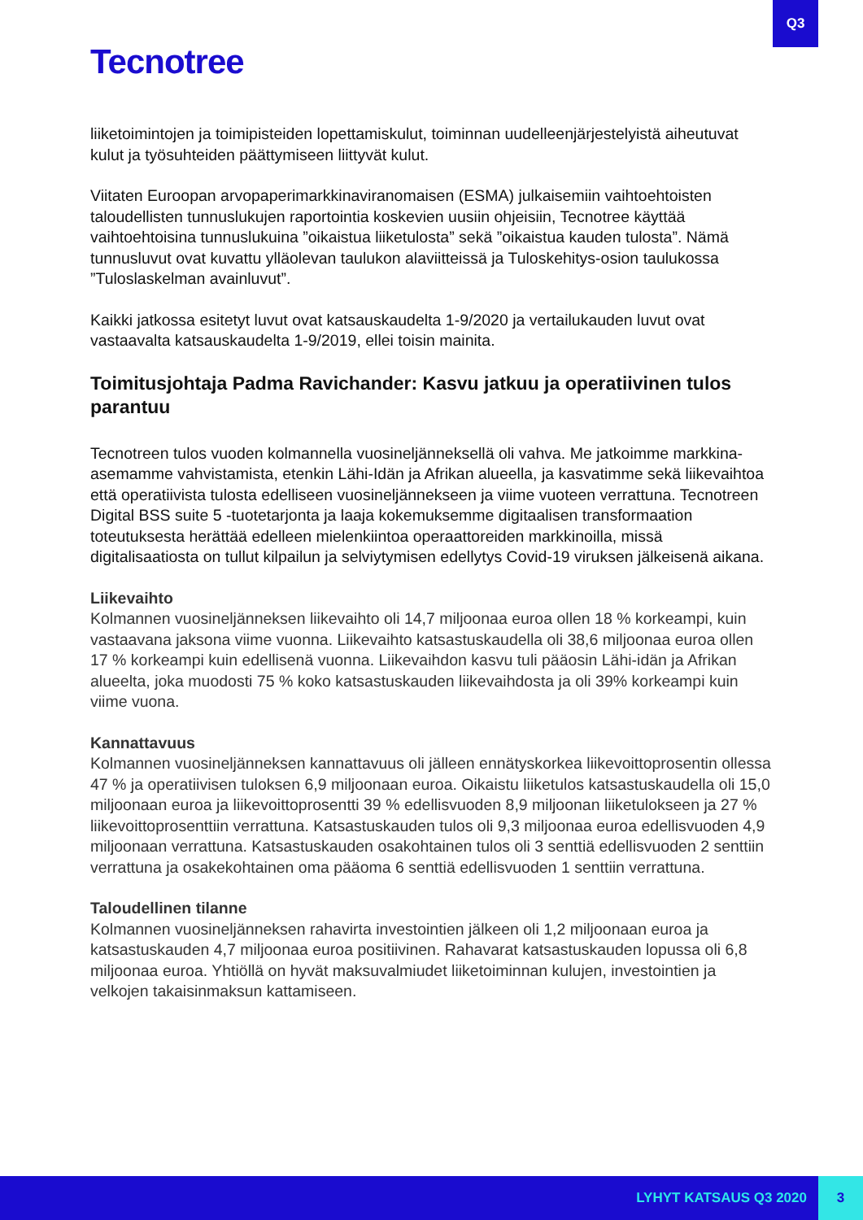Q3
Tecnotree
liiketoimintojen ja toimipisteiden lopettamiskulut, toiminnan uudelleenjärjestelyistä aiheutuvat kulut ja työsuhteiden päättymiseen liittyvät kulut.
Viitaten Euroopan arvopaperimarkkinaviranomaisen (ESMA) julkaisemiin vaihtoehtoisten taloudellisten tunnuslukujen raportointia koskevien uusiin ohjeisiin, Tecnotree käyttää vaihtoehtoisina tunnuslukuina ”oikaistua liiketulosta” sekä ”oikaistua kauden tulosta”. Nämä tunnusluvut ovat kuvattu ylläolevan taulukon alaviitteissä ja Tuloskehitys-osion taulukossa ”Tuloslaskelman avainluvut”.
Kaikki jatkossa esitetyt luvut ovat katsauskaudelta 1-9/2020 ja vertailukauden luvut ovat vastaavalta katsauskaudelta 1-9/2019, ellei toisin mainita.
Toimitusjohtaja Padma Ravichander: Kasvu jatkuu ja operatiivinen tulos parantuu
Tecnotreen tulos vuoden kolmannella vuosineljänneksellä oli vahva. Me jatkoimme markkina-asemamme vahvistamista, etenkin Lähi-Idän ja Afrikan alueella, ja kasvatimme sekä liikevaihtoa että operatiivista tulosta edelliseen vuosineljännekseen ja viime vuoteen verrattuna. Tecnotreen Digital BSS suite 5 -tuotetarjonta ja laaja kokemuksemme digitaalisen transformaation toteutuksesta herättää edelleen mielenkiintoa operaattoreiden markkinoilla, missä digitalisaatiosta on tullut kilpailun ja selviytymisen edellytys Covid-19 viruksen jälkeisenä aikana.
Liikevaihto
Kolmannen vuosineljänneksen liikevaihto oli 14,7 miljoonaa euroa ollen 18 % korkeampi, kuin vastaavana jaksona viime vuonna. Liikevaihto katsastuskaudella oli 38,6 miljoonaa euroa ollen 17 % korkeampi kuin edellisenä vuonna. Liikevaihdon kasvu tuli pääosin Lähi-idän ja Afrikan alueelta, joka muodosti 75 % koko katsastuskauden liikevaihdosta ja oli 39% korkeampi kuin viime vuona.
Kannattavuus
Kolmannen vuosineljänneksen kannattavuus oli jälleen ennätyskorkea liikevoittoprosentin ollessa 47 % ja operatiivisen tuloksen 6,9 miljoonaan euroa. Oikaistu liiketulos katsastuskaudella oli 15,0 miljoonaan euroa ja liikevoittoprosentti 39 % edellisvuoden 8,9 miljoonan liiketulokseen ja 27 % liikevoittoprosenttiin verrattuna. Katsastuskauden tulos oli 9,3 miljoonaa euroa edellisvuoden 4,9 miljoonaan verrattuna. Katsastuskauden osakohtainen tulos oli 3 senttiä edellisvuoden 2 senttiin verrattuna ja osakekohtainen oma pääoma 6 senttiä edellisvuoden 1 senttiin verrattuna.
Taloudellinen tilanne
Kolmannen vuosineljänneksen rahavirta investointien jälkeen oli 1,2 miljoonaan euroa ja katsastuskauden 4,7 miljoonaa euroa positiivinen. Rahavarat katsastuskauden lopussa oli 6,8 miljoonaa euroa. Yhtiöllä on hyvät maksuvalmiudet liiketoiminnan kulujen, investointien ja velkojen takaisinmaksun kattamiseen.
LYHYT KATSAUS Q3 2020 3